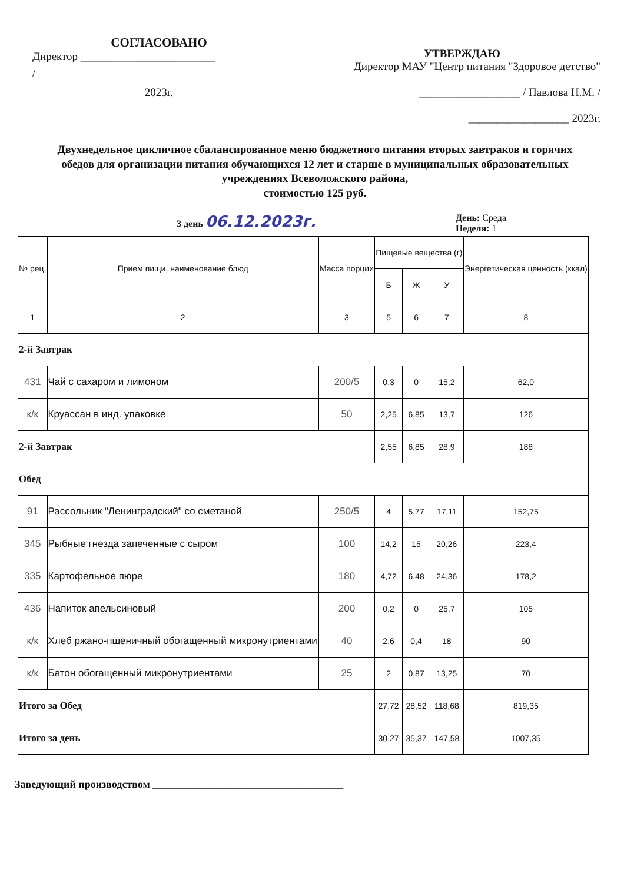СОГЛАСОВАНО
Директор ________________________
/
2023г.
УТВЕРЖДАЮ
Директор МАУ "Центр питания "Здоровое детство"
__________________ / Павлова Н.М. /
__________________ 2023г.
Двухнедельное цикличное сбалансированное меню бюджетного питания вторых завтраков и горячих обедов для организации питания обучающихся 12 лет и старше в муниципальных образовательных учреждениях Всеволожского района,
стоимостью 125 руб.
3 день 06.12.2023г. День: Среда
Неделя: 1
| № рец. | Прием пищи, наименование блюд | Масса порции | Пищевые вещества (г) | | | Энергетическая ценность (ккал) |
| --- | --- | --- | --- | --- | --- | --- |
| | | | Б | Ж | У | |
| 1 | 2 | 3 | 5 | 6 | 7 | 8 |
| 2-й Завтрак | | | | | | |
| 431 | Чай с сахаром и лимоном | 200/5 | 0,3 | 0 | 15,2 | 62,0 |
| к/к | Круассан в инд. упаковке | 50 | 2,25 | 6,85 | 13,7 | 126 |
| 2-й Завтрак | | | 2,55 | 6,85 | 28,9 | 188 |
| Обед | | | | | | |
| 91 | Рассольник "Ленинградский" со сметаной | 250/5 | 4 | 5,77 | 17,11 | 152,75 |
| 345 | Рыбные гнезда запеченные с сыром | 100 | 14,2 | 15 | 20,26 | 223,4 |
| 335 | Картофельное пюре | 180 | 4,72 | 6,48 | 24,36 | 178,2 |
| 436 | Напиток апельсиновый | 200 | 0,2 | 0 | 25,7 | 105 |
| к/к | Хлеб ржано-пшеничный обогащенный микронутриентами | 40 | 2,6 | 0,4 | 18 | 90 |
| к/к | Батон обогащенный микронутриентами | 25 | 2 | 0,87 | 13,25 | 70 |
| Итого за Обед | | | 27,72 | 28,52 | 118,68 | 819,35 |
| Итого за день | | | 30,27 | 35,37 | 147,58 | 1007,35 |
Заведующий производством ____________________________________